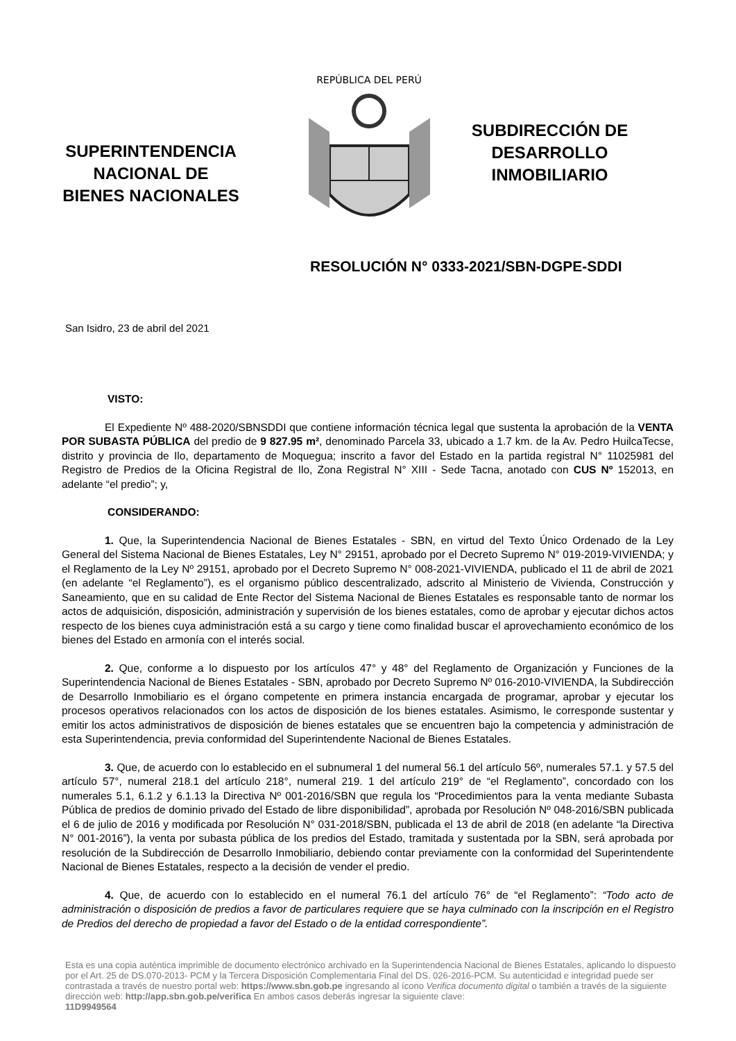SUPERINTENDENCIA
NACIONAL DE
BIENES NACIONALES
REPÚBLICA DEL PERÚ
SUBDIRECCIÓN DE
DESARROLLO
INMOBILIARIO
RESOLUCIÓN N° 0333-2021/SBN-DGPE-SDDI
San Isidro, 23 de abril del 2021
VISTO:
El Expediente Nº 488-2020/SBNSDDI que contiene información técnica legal que sustenta la aprobación de la VENTA POR SUBASTA PÚBLICA del predio de 9 827.95 m², denominado Parcela 33, ubicado a 1.7 km. de la Av. Pedro HuilcaTecse, distrito y provincia de Ilo, departamento de Moquegua; inscrito a favor del Estado en la partida registral N° 11025981 del Registro de Predios de la Oficina Registral de Ilo, Zona Registral N° XIII - Sede Tacna, anotado con CUS Nº 152013, en adelante “el predio”; y,
CONSIDERANDO:
1. Que, la Superintendencia Nacional de Bienes Estatales - SBN, en virtud del Texto Único Ordenado de la Ley General del Sistema Nacional de Bienes Estatales, Ley N° 29151, aprobado por el Decreto Supremo N° 019-2019-VIVIENDA; y el Reglamento de la Ley Nº 29151, aprobado por el Decreto Supremo N° 008-2021-VIVIENDA, publicado el 11 de abril de 2021 (en adelante “el Reglamento”), es el organismo público descentralizado, adscrito al Ministerio de Vivienda, Construcción y Saneamiento, que en su calidad de Ente Rector del Sistema Nacional de Bienes Estatales es responsable tanto de normar los actos de adquisición, disposición, administración y supervisión de los bienes estatales, como de aprobar y ejecutar dichos actos respecto de los bienes cuya administración está a su cargo y tiene como finalidad buscar el aprovechamiento económico de los bienes del Estado en armonía con el interés social.
2. Que, conforme a lo dispuesto por los artículos 47° y 48° del Reglamento de Organización y Funciones de la Superintendencia Nacional de Bienes Estatales - SBN, aprobado por Decreto Supremo Nº 016-2010-VIVIENDA, la Subdirección de Desarrollo Inmobiliario es el órgano competente en primera instancia encargada de programar, aprobar y ejecutar los procesos operativos relacionados con los actos de disposición de los bienes estatales. Asimismo, le corresponde sustentar y emitir los actos administrativos de disposición de bienes estatales que se encuentren bajo la competencia y administración de esta Superintendencia, previa conformidad del Superintendente Nacional de Bienes Estatales.
3. Que, de acuerdo con lo establecido en el subnumeral 1 del numeral 56.1 del artículo 56º, numerales 57.1. y 57.5 del artículo 57°, numeral 218.1 del artículo 218°, numeral 219. 1 del artículo 219° de “el Reglamento”, concordado con los numerales 5.1, 6.1.2 y 6.1.13 la Directiva Nº 001-2016/SBN que regula los “Procedimientos para la venta mediante Subasta Pública de predios de dominio privado del Estado de libre disponibilidad”, aprobada por Resolución Nº 048-2016/SBN publicada el 6 de julio de 2016 y modificada por Resolución N° 031-2018/SBN, publicada el 13 de abril de 2018 (en adelante “la Directiva N° 001-2016”), la venta por subasta pública de los predios del Estado, tramitada y sustentada por la SBN, será aprobada por resolución de la Subdirección de Desarrollo Inmobiliario, debiendo contar previamente con la conformidad del Superintendente Nacional de Bienes Estatales, respecto a la decisión de vender el predio.
4. Que, de acuerdo con lo establecido en el numeral 76.1 del artículo 76° de “el Reglamento”: “Todo acto de administración o disposición de predios a favor de particulares requiere que se haya culminado con la inscripción en el Registro de Predios del derecho de propiedad a favor del Estado o de la entidad correspondiente”.
Esta es una copia auténtica imprimible de documento electrónico archivado en la Superintendencia Nacional de Bienes Estatales, aplicando lo dispuesto por el Art. 25 de DS.070-2013- PCM y la Tercera Disposición Complementaria Final del DS. 026-2016-PCM. Su autenticidad e integridad puede ser contrastada a través de nuestro portal web: https://www.sbn.gob.pe ingresando al ícono Verifica documento digital o también a través de la siguiente dirección web: http://app.sbn.gob.pe/verifica En ambos casos deberás ingresar la siguiente clave:
11D9949564